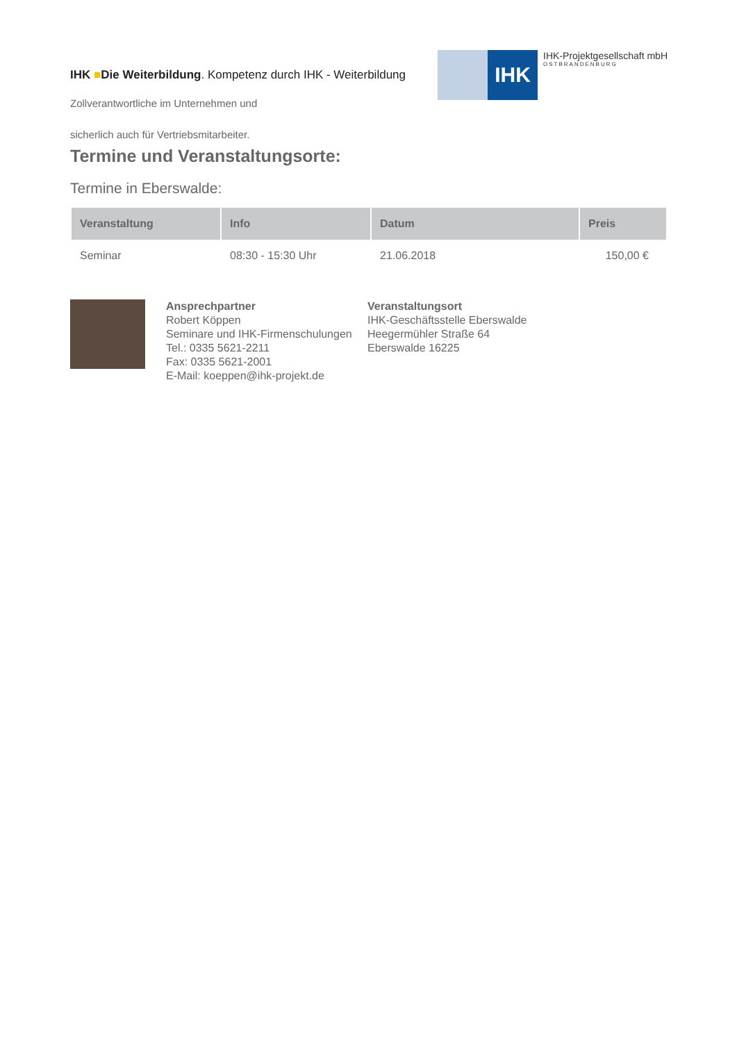IHK ■Die Weiterbildung. Kompetenz durch IHK - Weiterbildung
Zollverantwortliche im Unternehmen und
IHK
IHK-Projektgesellschaft mbH
OSTBRANDENBURG
sicherlich auch für Vertriebsmitarbeiter.
Termine und Veranstaltungsorte:
Termine in Eberswalde:
| Veranstaltung | Info | Datum | Preis |
| --- | --- | --- | --- |
| Seminar | 08:30 - 15:30 Uhr | 21.06.2018 | 150,00 € |
Ansprechpartner
Robert Köppen
Seminare und IHK-Firmenschulungen
Tel.: 0335 5621-2211
Fax: 0335 5621-2001
E-Mail: koeppen@ihk-projekt.de
Veranstaltungsort
IHK-Geschäftsstelle Eberswalde
Heegermühler Straße 64
Eberswalde 16225